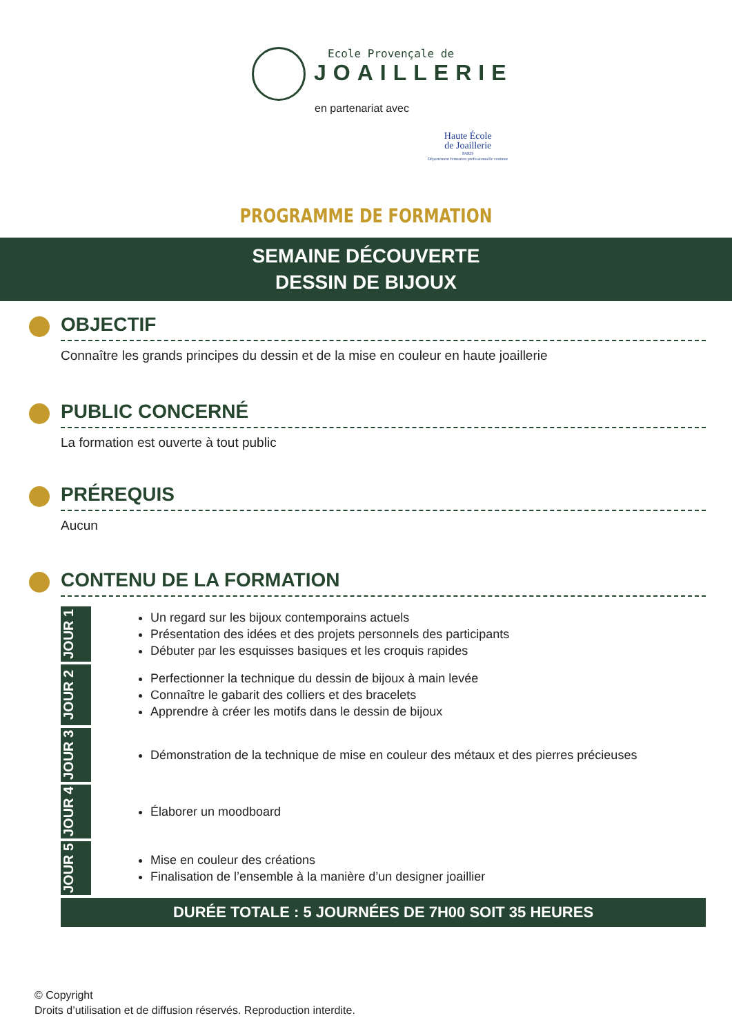Ecole Provençale de
JOAILLERIE
en partenariat avec
Haute École
de Joaillerie
PARIS
Département formation professionnelle continue
PROGRAMME DE FORMATION
SEMAINE DÉCOUVERTE
DESSIN DE BIJOUX
OBJECTIF
Connaître les grands principes du dessin et de la mise en couleur en haute joaillerie
PUBLIC CONCERNÉ
La formation est ouverte à tout public
PRÉREQUIS
Aucun
CONTENU DE LA FORMATION
JOUR 1
Un regard sur les bijoux contemporains actuels
Présentation des idées et des projets personnels des participants
Débuter par les esquisses basiques et les croquis rapides
JOUR 2
Perfectionner la technique du dessin de bijoux à main levée
Connaître le gabarit des colliers et des bracelets
Apprendre à créer les motifs dans le dessin de bijoux
JOUR 3
Démonstration de la technique de mise en couleur des métaux et des pierres précieuses
JOUR 4
Élaborer un moodboard
JOUR 5
Mise en couleur des créations
Finalisation de l’ensemble à la manière d’un designer joaillier
DURÉE TOTALE : 5 JOURNÉES DE 7H00 SOIT 35 HEURES
© Copyright
Droits d’utilisation et de diffusion réservés. Reproduction interdite.